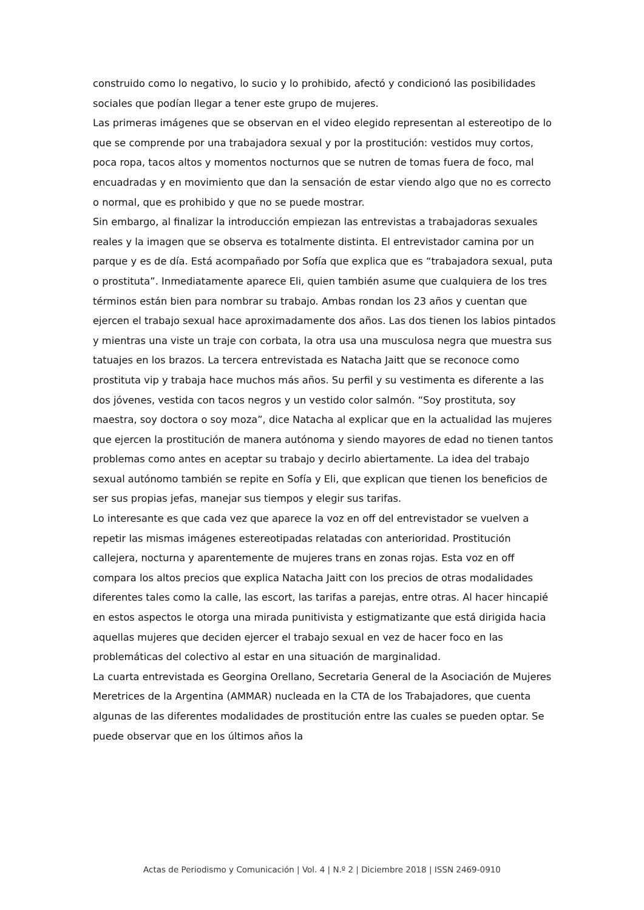construido como lo negativo, lo sucio y lo prohibido, afectó y condicionó las posibilidades sociales que podían llegar a tener este grupo de mujeres.
Las primeras imágenes que se observan en el video elegido representan al estereotipo de lo que se comprende por una trabajadora sexual y por la prostitución: vestidos muy cortos, poca ropa, tacos altos y momentos nocturnos que se nutren de tomas fuera de foco, mal encuadradas y en movimiento que dan la sensación de estar viendo algo que no es correcto o normal, que es prohibido y que no se puede mostrar.
Sin embargo, al finalizar la introducción empiezan las entrevistas a trabajadoras sexuales reales y la imagen que se observa es totalmente distinta. El entrevistador camina por un parque y es de día. Está acompañado por Sofía que explica que es “trabajadora sexual, puta o prostituta”. Inmediatamente aparece Eli, quien también asume que cualquiera de los tres términos están bien para nombrar su trabajo. Ambas rondan los 23 años y cuentan que ejercen el trabajo sexual hace aproximadamente dos años. Las dos tienen los labios pintados y mientras una viste un traje con corbata, la otra usa una musculosa negra que muestra sus tatuajes en los brazos. La tercera entrevistada es Natacha Jaitt que se reconoce como prostituta vip y trabaja hace muchos más años. Su perfil y su vestimenta es diferente a las dos jóvenes, vestida con tacos negros y un vestido color salmón. “Soy prostituta, soy maestra, soy doctora o soy moza”, dice Natacha al explicar que en la actualidad las mujeres que ejercen la prostitución de manera autónoma y siendo mayores de edad no tienen tantos problemas como antes en aceptar su trabajo y decirlo abiertamente. La idea del trabajo sexual autónomo también se repite en Sofía y Eli, que explican que tienen los beneficios de ser sus propias jefas, manejar sus tiempos y elegir sus tarifas.
Lo interesante es que cada vez que aparece la voz en off del entrevistador se vuelven a repetir las mismas imágenes estereotipadas relatadas con anterioridad. Prostitución callejera, nocturna y aparentemente de mujeres trans en zonas rojas. Esta voz en off compara los altos precios que explica Natacha Jaitt con los precios de otras modalidades diferentes tales como la calle, las escort, las tarifas a parejas, entre otras. Al hacer hincapié en estos aspectos le otorga una mirada punitivista y estigmatizante que está dirigida hacia aquellas mujeres que deciden ejercer el trabajo sexual en vez de hacer foco en las problemáticas del colectivo al estar en una situación de marginalidad.
La cuarta entrevistada es Georgina Orellano, Secretaria General de la Asociación de Mujeres Meretrices de la Argentina (AMMAR) nucleada en la CTA de los Trabajadores, que cuenta algunas de las diferentes modalidades de prostitución entre las cuales se pueden optar. Se puede observar que en los últimos años la
Actas de Periodismo y Comunicación | Vol. 4 | N.º 2 | Diciembre 2018 | ISSN 2469-0910